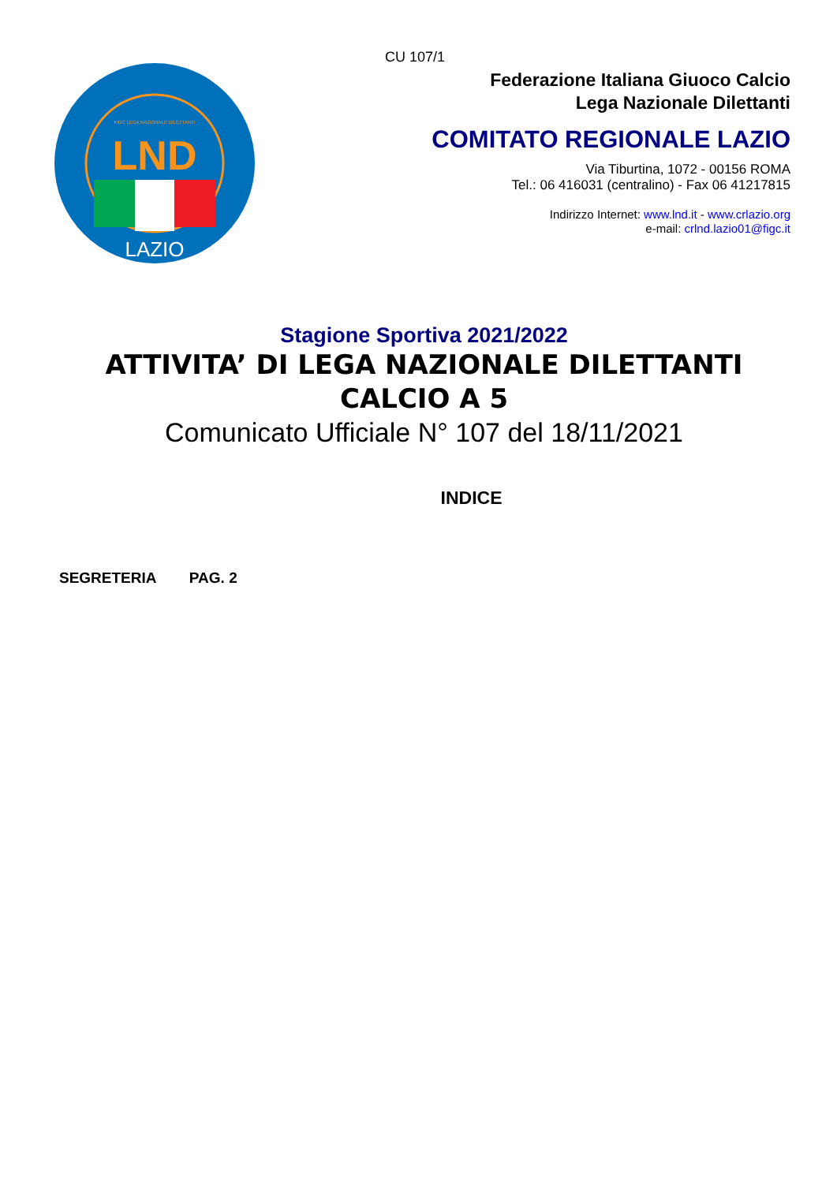FIGC LEGA NAZIONALE DILETTANTI
LND
LAZIO
CU 107/1
Federazione Italiana Giuoco Calcio
Lega Nazionale Dilettanti
COMITATO REGIONALE LAZIO
Via Tiburtina, 1072 - 00156 ROMA
Tel.: 06 416031 (centralino) - Fax 06 41217815
Indirizzo Internet: www.lnd.it - www.crlazio.org
e-mail: crlnd.lazio01@figc.it
Stagione Sportiva 2021/2022
ATTIVITA’ DI LEGA NAZIONALE DILETTANTI
CALCIO A 5
Comunicato Ufficiale N° 107 del 18/11/2021
INDICE
SEGRETERIA PAG. 2